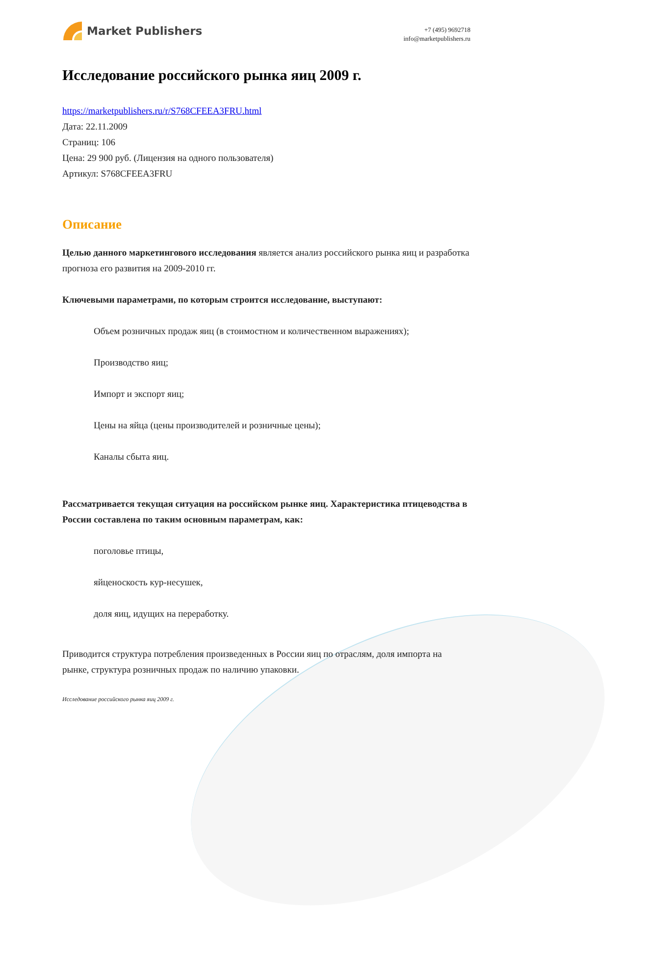Market Publishers
+7 (495) 9692718
info@marketpublishers.ru
Исследование российского рынка яиц 2009 г.
https://marketpublishers.ru/r/S768CFEEA3FRU.html
Дата: 22.11.2009
Страниц: 106
Цена: 29 900 руб. (Лицензия на одного пользователя)
Артикул: S768CFEEA3FRU
Описание
Целью данного маркетингового исследования является анализ российского рынка яиц и разработка прогноза его развития на 2009-2010 гг.
Ключевыми параметрами, по которым строится исследование, выступают:
Объем розничных продаж яиц (в стоимостном и количественном выражениях);
Производство яиц;
Импорт и экспорт яиц;
Цены на яйца (цены производителей и розничные цены);
Каналы сбыта яиц.
Рассматривается текущая ситуация на российском рынке яиц. Характеристика птицеводства в России составлена по таким основным параметрам, как:
поголовье птицы,
яйценоскость кур-несушек,
доля яиц, идущих на переработку.
Приводится структура потребления произведенных в России яиц по отраслям, доля импорта на рынке, структура розничных продаж по наличию упаковки.
Исследование российского рынка яиц 2009 г.